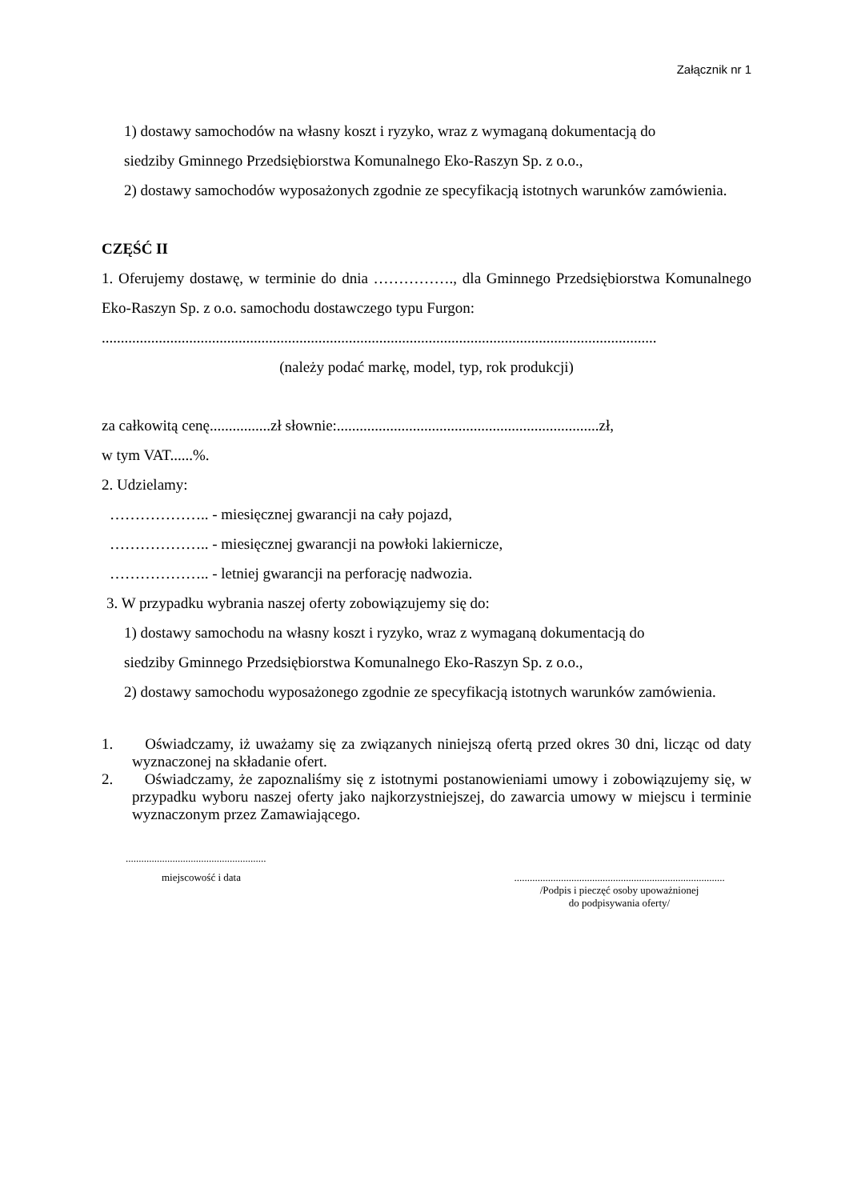Załącznik nr 1
1) dostawy samochodów na własny koszt i ryzyko, wraz z wymaganą dokumentacją do
siedziby Gminnego Przedsiębiorstwa Komunalnego Eko-Raszyn Sp. z o.o.,
2) dostawy samochodów wyposażonych zgodnie ze specyfikacją istotnych warunków zamówienia.
CZĘŚĆ II
1. Oferujemy dostawę, w terminie do dnia ……………., dla Gminnego Przedsiębiorstwa Komunalnego Eko-Raszyn Sp. z o.o. samochodu dostawczego typu Furgon:
..................................................................................................................................................
(należy podać markę, model, typ, rok produkcji)
za całkowitą cenę................zł słownie:.....................................................................zł,
w tym VAT......%.
2. Udzielamy:
……………….. - miesięcznej gwarancji na cały pojazd,
……………….. - miesięcznej gwarancji na powłoki lakiernicze,
……………….. - letniej gwarancji na perforację nadwozia.
3. W przypadku wybrania naszej oferty zobowiązujemy się do:
1) dostawy samochodu na własny koszt i ryzyko, wraz z wymaganą dokumentacją do
siedziby Gminnego Przedsiębiorstwa Komunalnego Eko-Raszyn Sp. z o.o.,
2) dostawy samochodu wyposażonego zgodnie ze specyfikacją istotnych warunków zamówienia.
1. Oświadczamy, iż uważamy się za związanych niniejszą ofertą przed okres 30 dni, licząc od daty wyznaczonej na składanie ofert.
2. Oświadczamy, że zapoznaliśmy się z istotnymi postanowieniami umowy i zobowiązujemy się, w przypadku wyboru naszej oferty jako najkorzystniejszej, do zawarcia umowy w miejscu i terminie wyznaczonym przez Zamawiającego.
......................................................
miejscowość i data .................................................................................
/Podpis i pieczęć osoby upoważnionej
do podpisywania oferty/